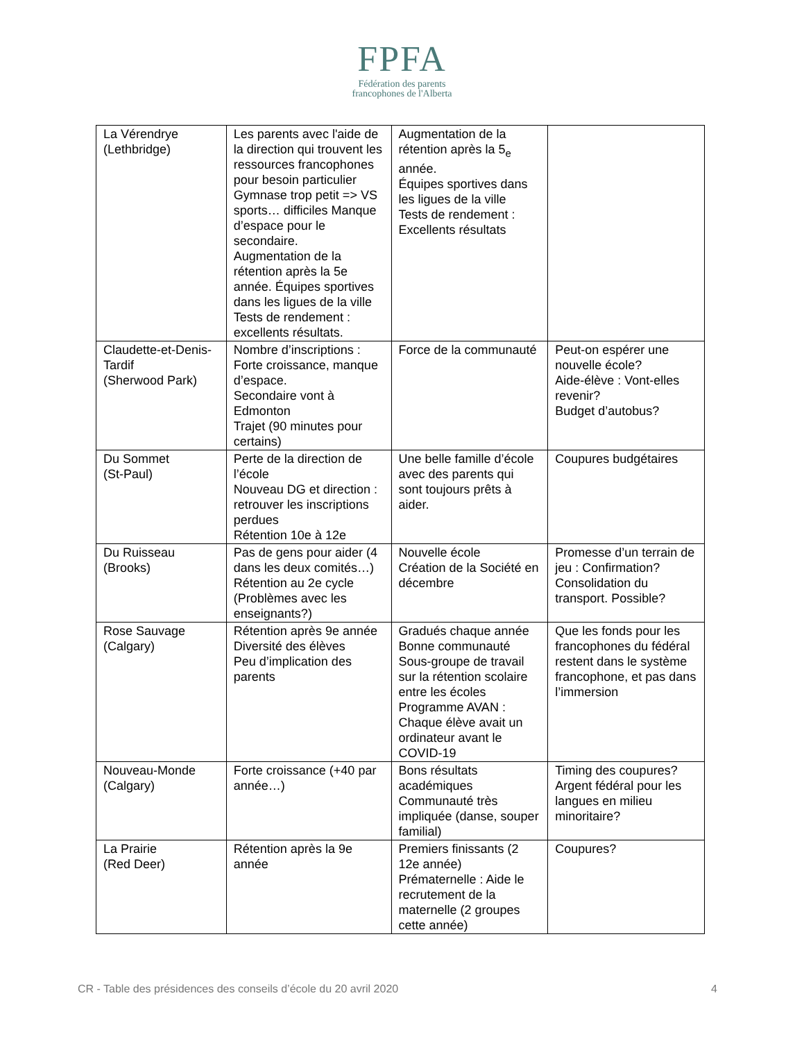FPFA
Fédération des parents
francophones de l'Alberta
| La Vérendrye (Lethbridge) | Les parents avec l'aide de la direction qui trouvent les ressources francophones pour besoin particulier Gymnase trop petit => VS sports… difficiles Manque d’espace pour le secondaire. Augmentation de la rétention après la 5e année. Équipes sportives dans les ligues de la ville Tests de rendement : excellents résultats. | Augmentation de la rétention après la 5<sub>e</sub> année. Équipes sportives dans les ligues de la ville Tests de rendement : Excellents résultats | |
| Claudette-et-Denis-Tardif (Sherwood Park) | Nombre d’inscriptions : Forte croissance, manque d’espace. Secondaire vont à Edmonton Trajet (90 minutes pour certains) | Force de la communauté | Peut-on espérer une nouvelle école? Aide-élève : Vont-elles revenir? Budget d’autobus? |
| Du Sommet (St-Paul) | Perte de la direction de l’école Nouveau DG et direction : retrouver les inscriptions perdues Rétention 10e à 12e | Une belle famille d’école avec des parents qui sont toujours prêts à aider. | Coupures budgétaires |
| Du Ruisseau (Brooks) | Pas de gens pour aider (4 dans les deux comités…) Rétention au 2e cycle (Problèmes avec les enseignants?) | Nouvelle école Création de la Société en décembre | Promesse d’un terrain de jeu : Confirmation? Consolidation du transport. Possible? |
| Rose Sauvage (Calgary) | Rétention après 9e année Diversité des élèves Peu d’implication des parents | Gradués chaque année Bonne communauté Sous-groupe de travail sur la rétention scolaire entre les écoles Programme AVAN : Chaque élève avait un ordinateur avant le COVID-19 | Que les fonds pour les francophones du fédéral restent dans le système francophone, et pas dans l’immersion |
| Nouveau-Monde (Calgary) | Forte croissance (+40 par année…) | Bons résultats académiques Communauté très impliquée (danse, souper familial) | Timing des coupures? Argent fédéral pour les langues en milieu minoritaire? |
| La Prairie (Red Deer) | Rétention après la 9e année | Premiers finissants (2 12e année) Prématernelle : Aide le recrutement de la maternelle (2 groupes cette année) | Coupures? |
CR - Table des présidences des conseils d’école du 20 avril 2020 4